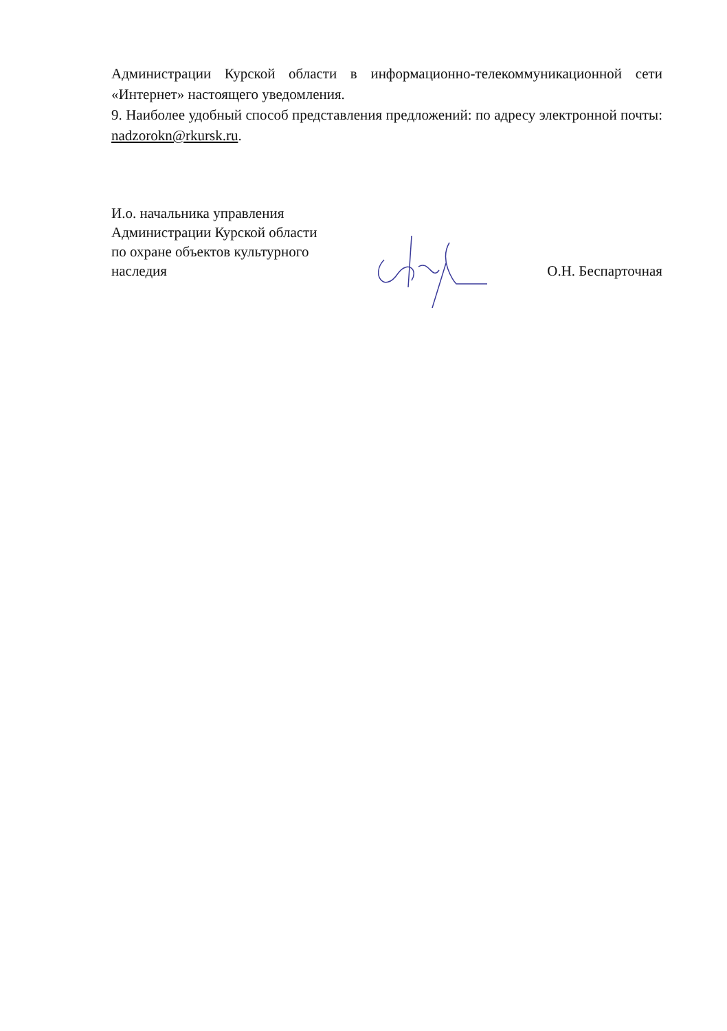Администрации Курской области в информационно-телекоммуникационной сети «Интернет» настоящего уведомления.
9. Наиболее удобный способ представления предложений: по адресу электронной почты: nadzorokn@rkursk.ru.
И.о. начальника управления
Администрации Курской области
по охране объектов культурного
наследия
О.Н. Беспарточная